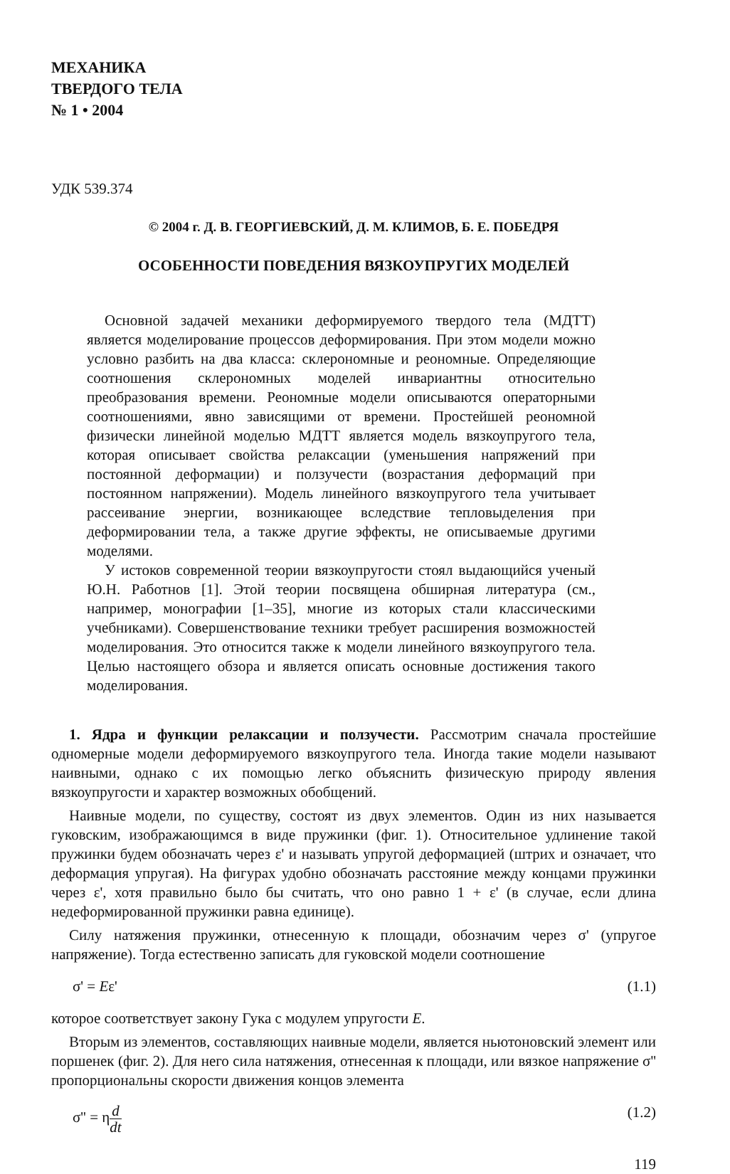МЕХАНИКА
ТВЕРДОГО ТЕЛА
№ 1 • 2004
УДК 539.374
© 2004 г. Д. В. ГЕОРГИЕВСКИЙ, Д. М. КЛИМОВ, Б. Е. ПОБЕДРЯ
ОСОБЕННОСТИ ПОВЕДЕНИЯ ВЯЗКОУПРУГИХ МОДЕЛЕЙ
Основной задачей механики деформируемого твердого тела (МДТТ) является моделирование процессов деформирования. При этом модели можно условно разбить на два класса: склерономные и реономные. Определяющие соотношения склерономных моделей инвариантны относительно преобразования времени. Реономные модели описываются операторными соотношениями, явно зависящими от времени. Простейшей реономной физически линейной моделью МДТТ является модель вязкоупругого тела, которая описывает свойства релаксации (уменьшения напряжений при постоянной деформации) и ползучести (возрастания деформаций при постоянном напряжении). Модель линейного вязкоупругого тела учитывает рассеивание энергии, возникающее вследствие тепловыделения при деформировании тела, а также другие эффекты, не описываемые другими моделями.
У истоков современной теории вязкоупругости стоял выдающийся ученый Ю.Н. Работнов [1]. Этой теории посвящена обширная литература (см., например, монографии [1–35], многие из которых стали классическими учебниками). Совершенствование техники требует расширения возможностей моделирования. Это относится также к модели линейного вязкоупругого тела. Целью настоящего обзора и является описать основные достижения такого моделирования.
1. Ядра и функции релаксации и ползучести. Рассмотрим сначала простейшие одномерные модели деформируемого вязкоупругого тела. Иногда такие модели называют наивными, однако с их помощью легко объяснить физическую природу явления вязкоупругости и характер возможных обобщений.
Наивные модели, по существу, состоят из двух элементов. Один из них называется гуковским, изображающимся в виде пружинки (фиг. 1). Относительное удлинение такой пружинки будем обозначать через ε' и называть упругой деформацией (штрих и означает, что деформация упругая). На фигурах удобно обозначать расстояние между концами пружинки через ε', хотя правильно было бы считать, что оно равно 1 + ε' (в случае, если длина недеформированной пружинки равна единице).
Силу натяжения пружинки, отнесенную к площади, обозначим через σ' (упругое напряжение). Тогда естественно записать для гуковской модели соотношение
σ' = Eε' (1.1)
которое соответствует закону Гука с модулем упругости E.
Вторым из элементов, составляющих наивные модели, является ньютоновский элемент или поршенек (фиг. 2). Для него сила натяжения, отнесенная к площади, или вязкое напряжение σ'' пропорциональны скорости движения концов элемента
σ'' = ηd dt (1.2)
119